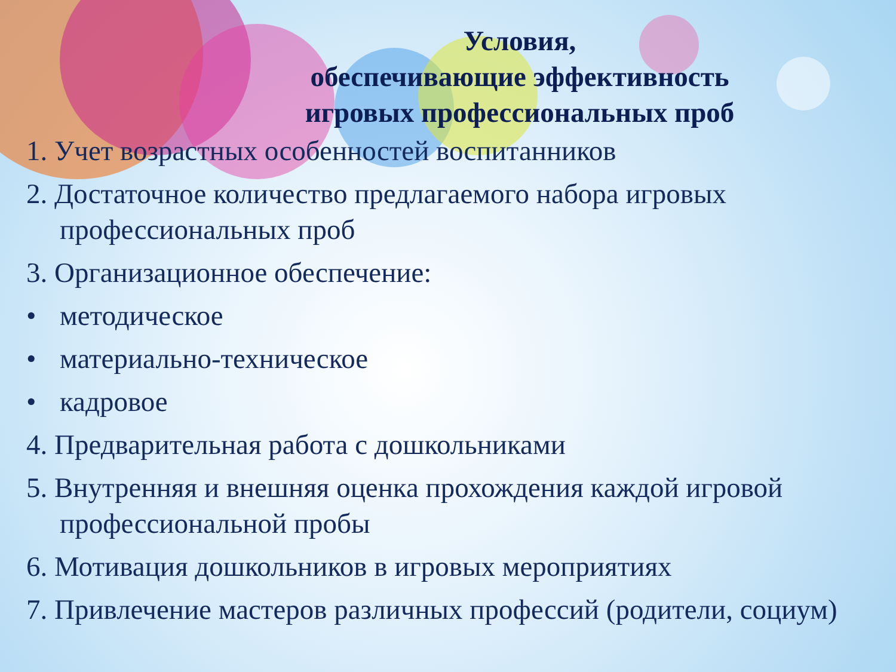Условия,
обеспечивающие эффективность
игровых профессиональных проб
1. Учет возрастных особенностей воспитанников
2. Достаточное количество предлагаемого набора игровых профессиональных проб
3. Организационное обеспечение:
• методическое
• материально-техническое
• кадровое
4. Предварительная работа с дошкольниками
5. Внутренняя и внешняя оценка прохождения каждой игровой профессиональной пробы
6. Мотивация дошкольников в игровых мероприятиях
7. Привлечение мастеров различных профессий (родители, социум)